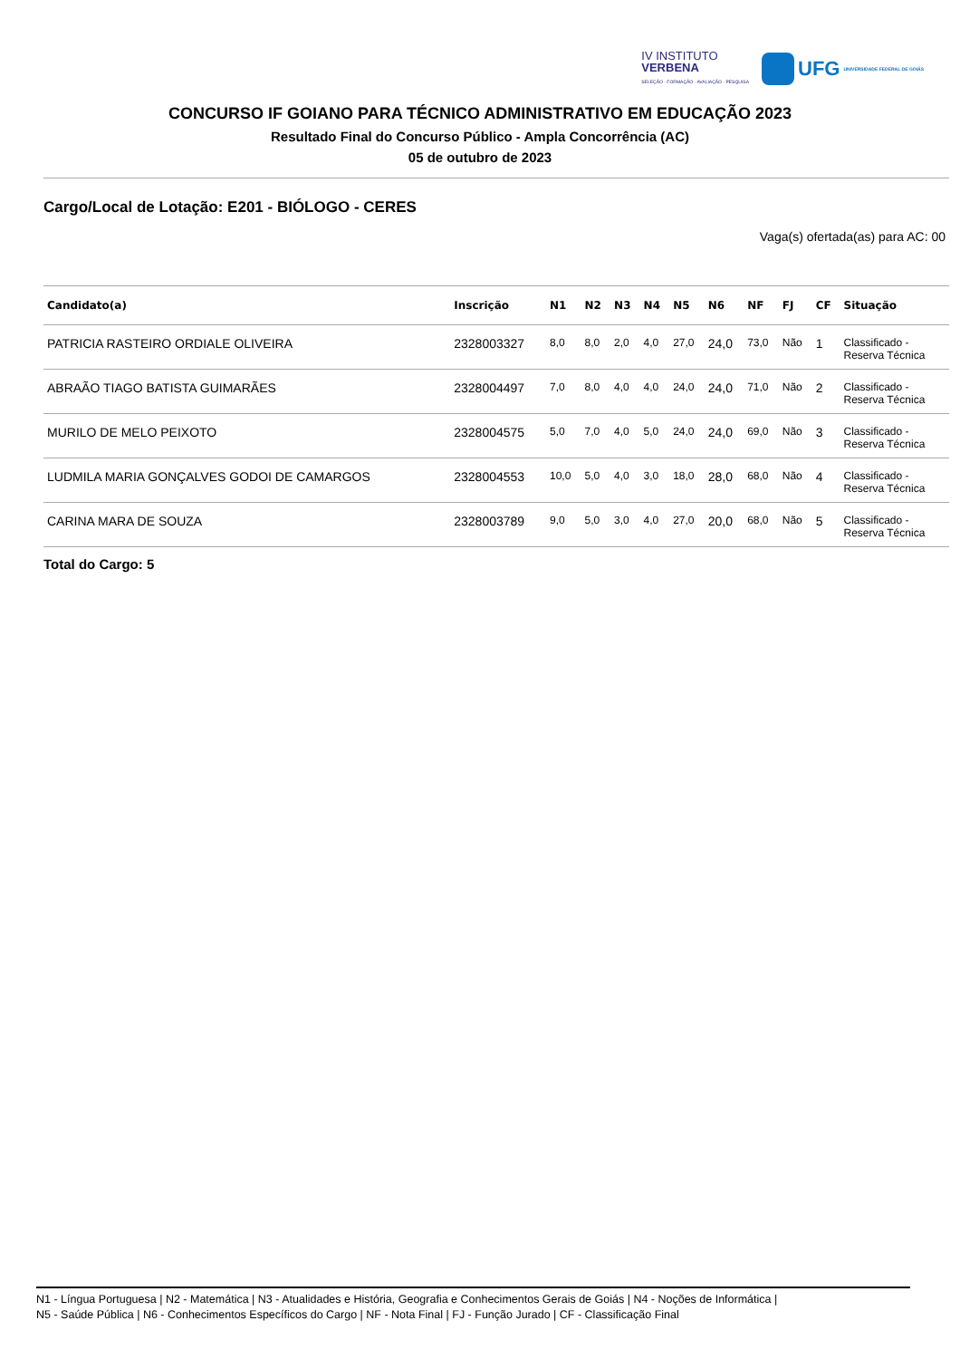IV INSTITUTO
VERBENA
SELEÇÃO · FORMAÇÃO · AVALIAÇÃO · PESQUISA
UFG UNIVERSIDADE FEDERAL DE GOIÁS
CONCURSO IF GOIANO PARA TÉCNICO ADMINISTRATIVO EM EDUCAÇÃO 2023
Resultado Final do Concurso Público - Ampla Concorrência (AC)
05 de outubro de 2023
Cargo/Local de Lotação: E201 - BIÓLOGO - CERES
Vaga(s) ofertada(as) para AC: 00
| Candidato(a) | Inscrição | N1 | N2 | N3 | N4 | N5 | N6 | NF | FJ | CF | Situação |
| --- | --- | --- | --- | --- | --- | --- | --- | --- | --- | --- | --- |
| PATRICIA RASTEIRO ORDIALE OLIVEIRA | 2328003327 | 8,0 | 8,0 | 2,0 | 4,0 | 27,0 | 24,0 | 73,0 | Não | 1 | Classificado - Reserva Técnica |
| ABRAÃO TIAGO BATISTA GUIMARÃES | 2328004497 | 7,0 | 8,0 | 4,0 | 4,0 | 24,0 | 24,0 | 71,0 | Não | 2 | Classificado - Reserva Técnica |
| MURILO DE MELO PEIXOTO | 2328004575 | 5,0 | 7,0 | 4,0 | 5,0 | 24,0 | 24,0 | 69,0 | Não | 3 | Classificado - Reserva Técnica |
| LUDMILA MARIA GONÇALVES GODOI DE CAMARGOS | 2328004553 | 10,0 | 5,0 | 4,0 | 3,0 | 18,0 | 28,0 | 68,0 | Não | 4 | Classificado - Reserva Técnica |
| CARINA MARA DE SOUZA | 2328003789 | 9,0 | 5,0 | 3,0 | 4,0 | 27,0 | 20,0 | 68,0 | Não | 5 | Classificado - Reserva Técnica |
Total do Cargo: 5
N1 - Língua Portuguesa | N2 - Matemática | N3 - Atualidades e História, Geografia e Conhecimentos Gerais de Goiás | N4 - Noções de Informática |
N5 - Saúde Pública | N6 - Conhecimentos Específicos do Cargo | NF - Nota Final | FJ - Função Jurado | CF - Classificação Final